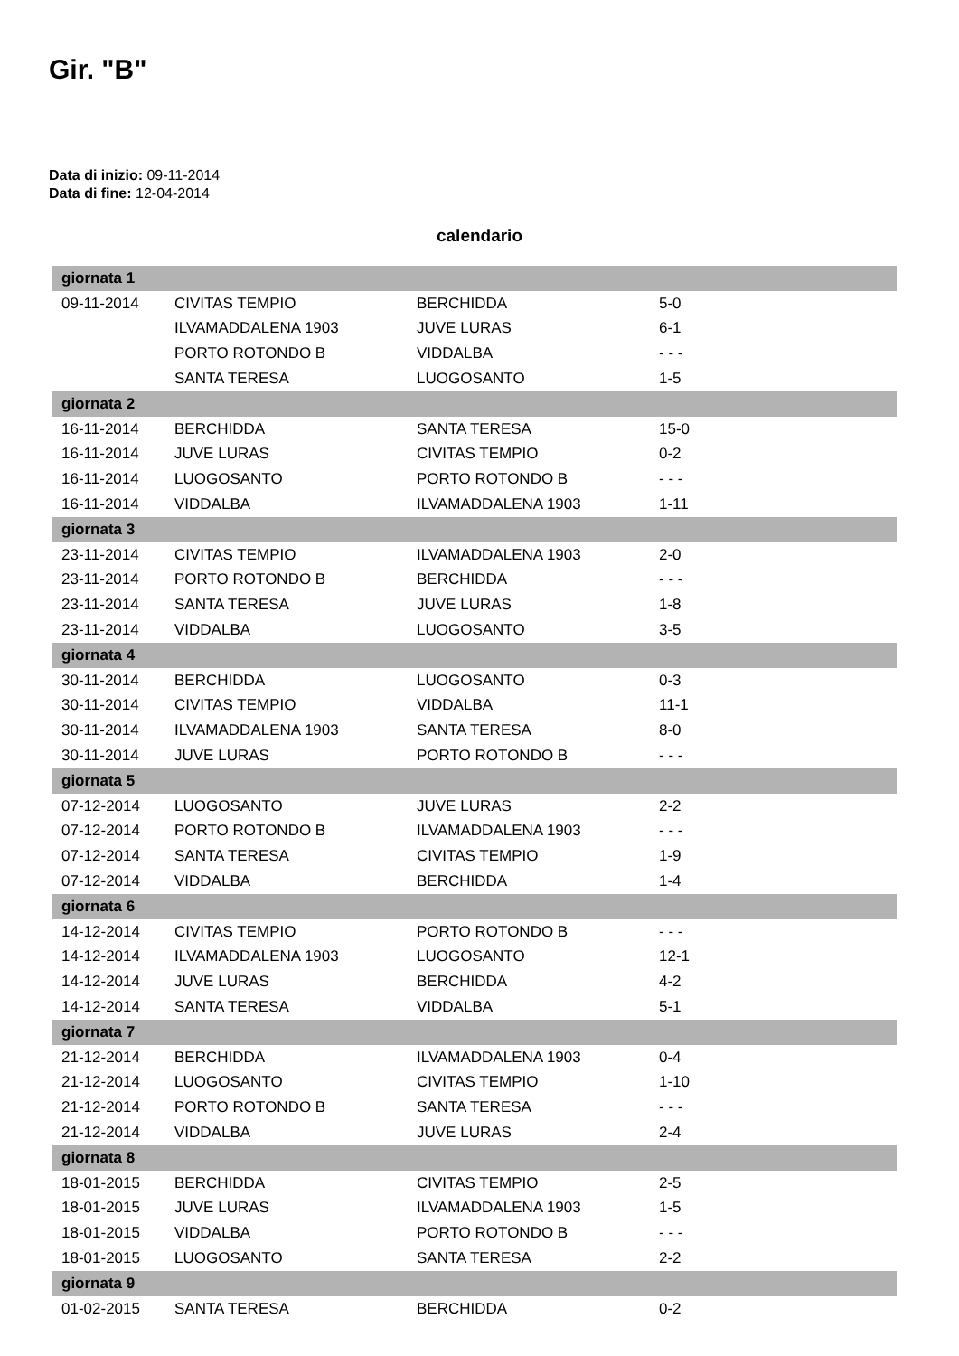Gir. "B"
Data di inizio: 09-11-2014
Data di fine: 12-04-2014
calendario
| giornata 1 | | | |
| 09-11-2014 | CIVITAS TEMPIO | BERCHIDDA | 5-0 |
| | ILVAMADDALENA 1903 | JUVE LURAS | 6-1 |
| | PORTO ROTONDO B | VIDDALBA | - - - |
| | SANTA TERESA | LUOGOSANTO | 1-5 |
| giornata 2 | | | |
| 16-11-2014 | BERCHIDDA | SANTA TERESA | 15-0 |
| 16-11-2014 | JUVE LURAS | CIVITAS TEMPIO | 0-2 |
| 16-11-2014 | LUOGOSANTO | PORTO ROTONDO B | - - - |
| 16-11-2014 | VIDDALBA | ILVAMADDALENA 1903 | 1-11 |
| giornata 3 | | | |
| 23-11-2014 | CIVITAS TEMPIO | ILVAMADDALENA 1903 | 2-0 |
| 23-11-2014 | PORTO ROTONDO B | BERCHIDDA | - - - |
| 23-11-2014 | SANTA TERESA | JUVE LURAS | 1-8 |
| 23-11-2014 | VIDDALBA | LUOGOSANTO | 3-5 |
| giornata 4 | | | |
| 30-11-2014 | BERCHIDDA | LUOGOSANTO | 0-3 |
| 30-11-2014 | CIVITAS TEMPIO | VIDDALBA | 11-1 |
| 30-11-2014 | ILVAMADDALENA 1903 | SANTA TERESA | 8-0 |
| 30-11-2014 | JUVE LURAS | PORTO ROTONDO B | - - - |
| giornata 5 | | | |
| 07-12-2014 | LUOGOSANTO | JUVE LURAS | 2-2 |
| 07-12-2014 | PORTO ROTONDO B | ILVAMADDALENA 1903 | - - - |
| 07-12-2014 | SANTA TERESA | CIVITAS TEMPIO | 1-9 |
| 07-12-2014 | VIDDALBA | BERCHIDDA | 1-4 |
| giornata 6 | | | |
| 14-12-2014 | CIVITAS TEMPIO | PORTO ROTONDO B | - - - |
| 14-12-2014 | ILVAMADDALENA 1903 | LUOGOSANTO | 12-1 |
| 14-12-2014 | JUVE LURAS | BERCHIDDA | 4-2 |
| 14-12-2014 | SANTA TERESA | VIDDALBA | 5-1 |
| giornata 7 | | | |
| 21-12-2014 | BERCHIDDA | ILVAMADDALENA 1903 | 0-4 |
| 21-12-2014 | LUOGOSANTO | CIVITAS TEMPIO | 1-10 |
| 21-12-2014 | PORTO ROTONDO B | SANTA TERESA | - - - |
| 21-12-2014 | VIDDALBA | JUVE LURAS | 2-4 |
| giornata 8 | | | |
| 18-01-2015 | BERCHIDDA | CIVITAS TEMPIO | 2-5 |
| 18-01-2015 | JUVE LURAS | ILVAMADDALENA 1903 | 1-5 |
| 18-01-2015 | VIDDALBA | PORTO ROTONDO B | - - - |
| 18-01-2015 | LUOGOSANTO | SANTA TERESA | 2-2 |
| giornata 9 | | | |
| 01-02-2015 | SANTA TERESA | BERCHIDDA | 0-2 |